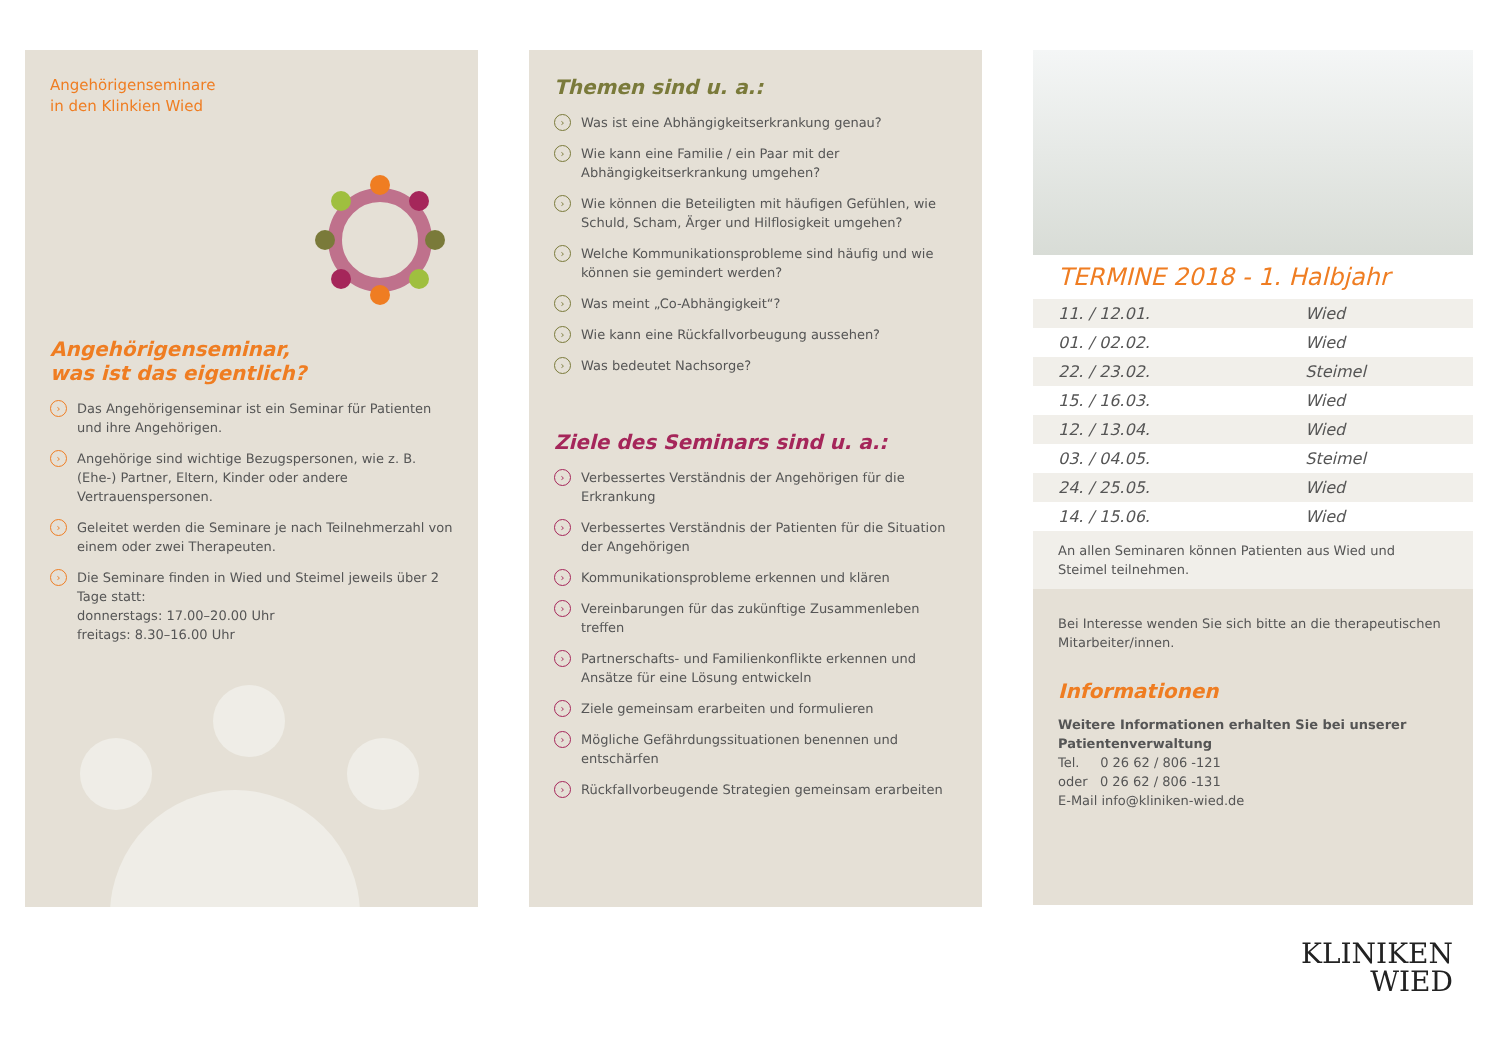Angehörigenseminare
in den Klinkien Wied
Angehörigenseminar,
was ist das eigentlich?
› Das Angehörigenseminar ist ein Seminar für Patienten und ihre Angehörigen.
› Angehörige sind wichtige Bezugspersonen, wie z. B. (Ehe-) Partner, Eltern, Kinder oder andere Vertrauenspersonen.
› Geleitet werden die Seminare je nach Teilnehmerzahl von einem oder zwei Therapeuten.
› Die Seminare finden in Wied und Steimel jeweils über 2 Tage statt:
donnerstags: 17.00–20.00 Uhr
freitags: 8.30–16.00 Uhr
Themen sind u. a.:
› Was ist eine Abhängigkeitserkrankung genau?
› Wie kann eine Familie / ein Paar mit der Abhängigkeitserkrankung umgehen?
› Wie können die Beteiligten mit häufigen Gefühlen, wie Schuld, Scham, Ärger und Hilflosigkeit umgehen?
› Welche Kommunikationsprobleme sind häufig und wie können sie gemindert werden?
› Was meint „Co-Abhängigkeit“?
› Wie kann eine Rückfallvorbeugung aussehen?
› Was bedeutet Nachsorge?
Ziele des Seminars sind u. a.:
› Verbessertes Verständnis der Angehörigen für die Erkrankung
› Verbessertes Verständnis der Patienten für die Situation der Angehörigen
› Kommunikationsprobleme erkennen und klären
› Vereinbarungen für das zukünftige Zusammenleben treffen
› Partnerschafts- und Familienkonflikte erkennen und Ansätze für eine Lösung entwickeln
› Ziele gemeinsam erarbeiten und formulieren
› Mögliche Gefährdungssituationen benennen und entschärfen
› Rückfallvorbeugende Strategien gemeinsam erarbeiten
TERMINE 2018 - 1. Halbjahr
| 11. / 12.01. | Wied |
| 01. / 02.02. | Wied |
| 22. / 23.02. | Steimel |
| 15. / 16.03. | Wied |
| 12. / 13.04. | Wied |
| 03. / 04.05. | Steimel |
| 24. / 25.05. | Wied |
| 14. / 15.06. | Wied |
An allen Seminaren können Patienten aus Wied und Steimel teilnehmen.
Bei Interesse wenden Sie sich bitte an die therapeutischen Mitarbeiter/innen.
Informationen
Weitere Informationen erhalten Sie bei unserer Patientenverwaltung
Tel. 0 26 62 / 806 -121
oder 0 26 62 / 806 -131
E-Mail info@kliniken-wied.de
KLINIKEN
WIED